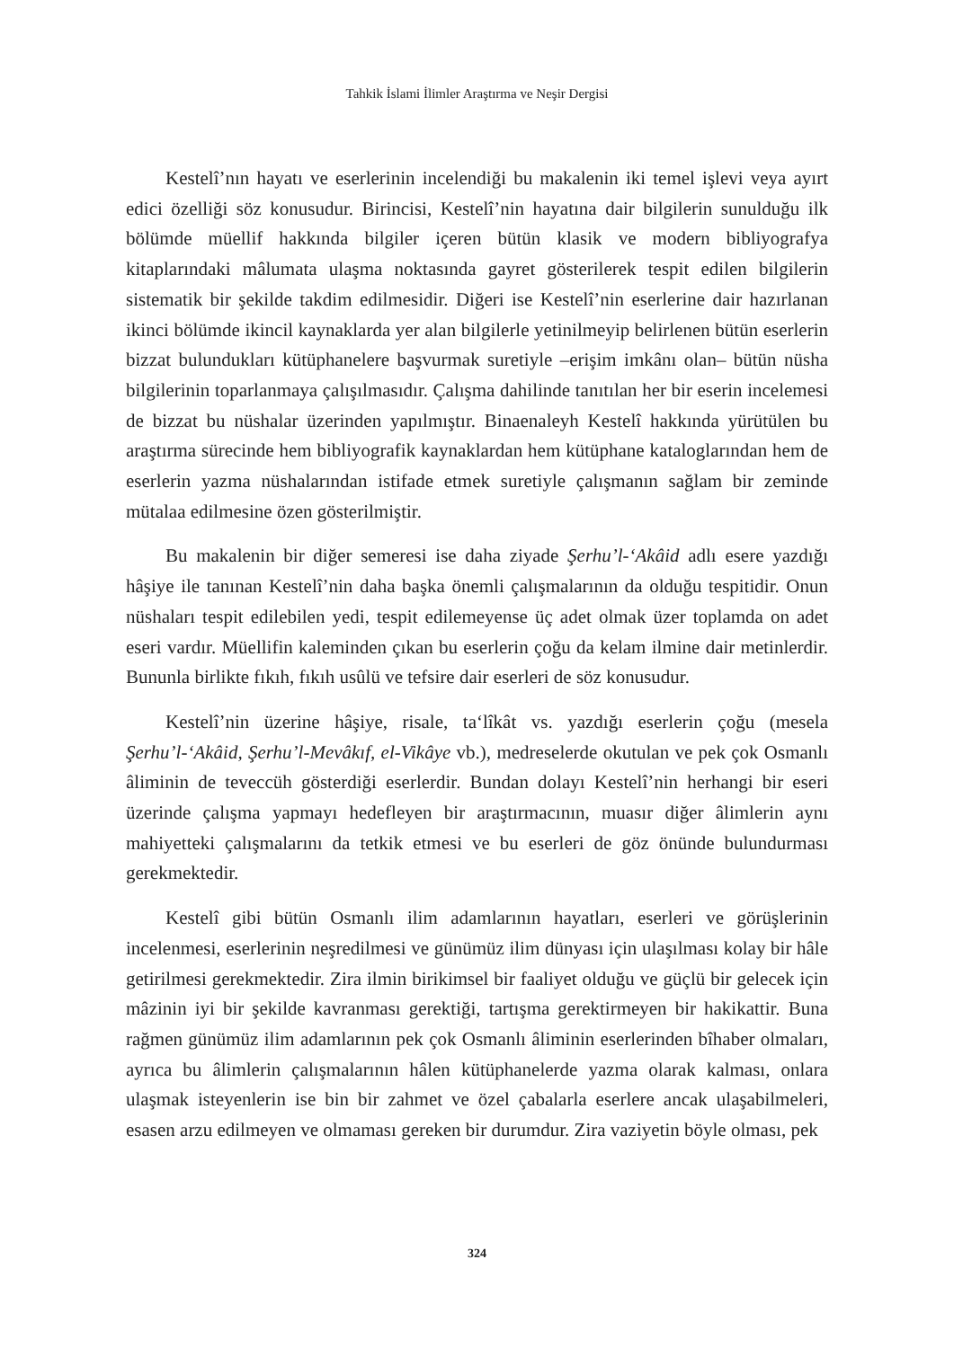Tahkik İslami İlimler Araştırma ve Neşir Dergisi
Kestelî’nın hayatı ve eserlerinin incelendiği bu makalenin iki temel işlevi veya ayırt edici özelliği söz konusudur. Birincisi, Kestelî’nin hayatına dair bilgilerin sunulduğu ilk bölümde müellif hakkında bilgiler içeren bütün klasik ve modern bibliyografya kitaplarındaki mâlumata ulaşma noktasında gayret gösterilerek tespit edilen bilgilerin sistematik bir şekilde takdim edilmesidir. Diğeri ise Kestelî’nin eserlerine dair hazırlanan ikinci bölümde ikincil kaynaklarda yer alan bilgilerle yetinilmeyip belirlenen bütün eserlerin bizzat bulundukları kütüphanelere başvurmak suretiyle –erişim imkânı olan– bütün nüsha bilgilerinin toparlanmaya çalışılmasıdır. Çalışma dahilinde tanıtılan her bir eserin incelemesi de bizzat bu nüshalar üzerinden yapılmıştır. Binaenaleyh Kestelî hakkında yürütülen bu araştırma sürecinde hem bibliyografik kaynaklardan hem kütüphane kataloglarından hem de eserlerin yazma nüshalarından istifade etmek suretiyle çalışmanın sağlam bir zeminde mütalaa edilmesine özen gösterilmiştir.
Bu makalenin bir diğer semeresi ise daha ziyade Şerhu’l-‘Akâid adlı esere yazdığı hâşiye ile tanınan Kestelî’nin daha başka önemli çalışmalarının da olduğu tespitidir. Onun nüshaları tespit edilebilen yedi, tespit edilemeyense üç adet olmak üzer toplamda on adet eseri vardır. Müellifin kaleminden çıkan bu eserlerin çoğu da kelam ilmine dair metinlerdir. Bununla birlikte fıkıh, fıkıh usûlü ve tefsire dair eserleri de söz konusudur.
Kestelî’nin üzerine hâşiye, risale, ta‘lîkât vs. yazdığı eserlerin çoğu (mesela Şerhu’l-‘Akâid, Şerhu’l-Mevâkıf, el-Vikâye vb.), medreselerde okutulan ve pek çok Osmanlı âliminin de teveccüh gösterdiği eserlerdir. Bundan dolayı Kestelî’nin herhangi bir eseri üzerinde çalışma yapmayı hedefleyen bir araştırmacının, muasır diğer âlimlerin aynı mahiyetteki çalışmalarını da tetkik etmesi ve bu eserleri de göz önünde bulundurması gerekmektedir.
Kestelî gibi bütün Osmanlı ilim adamlarının hayatları, eserleri ve görüşlerinin incelenmesi, eserlerinin neşredilmesi ve günümüz ilim dünyası için ulaşılması kolay bir hâle getirilmesi gerekmektedir. Zira ilmin birikimsel bir faaliyet olduğu ve güçlü bir gelecek için mâzinin iyi bir şekilde kavranması gerektiği, tartışma gerektirmeyen bir hakikattir. Buna rağmen günümüz ilim adamlarının pek çok Osmanlı âliminin eserlerinden bîhaber olmaları, ayrıca bu âlimlerin çalışmalarının hâlen kütüphanelerde yazma olarak kalması, onlara ulaşmak isteyenlerin ise bin bir zahmet ve özel çabalarla eserlere ancak ulaşabilmeleri, esasen arzu edilmeyen ve olmaması gereken bir durumdur. Zira vaziyetin böyle olması, pek
324